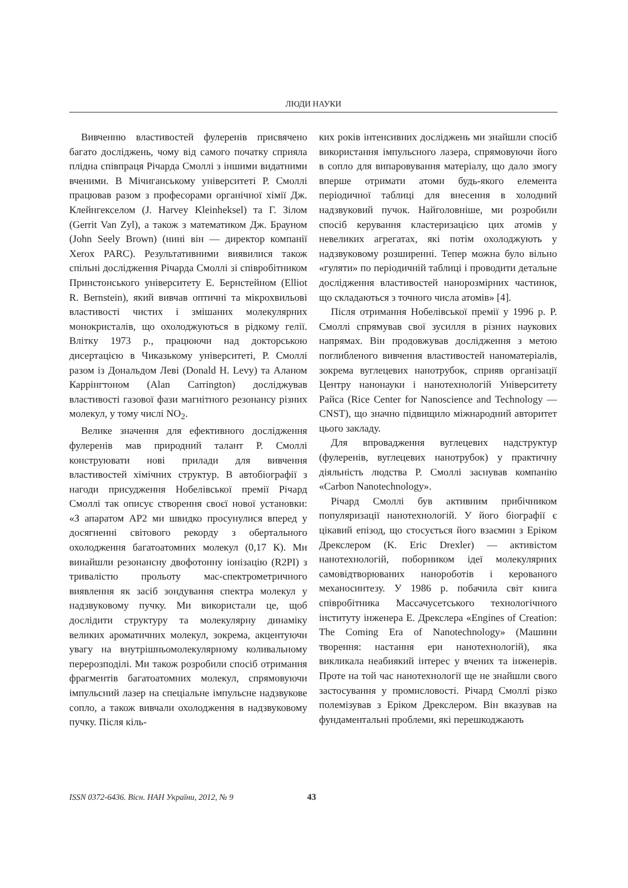ЛЮДИ НАУКИ
Вивченню властивостей фулеренів присвячено багато досліджень, чому від самого початку сприяла плідна співпраця Річарда Смоллі з іншими видатними вченими. В Мічиганському університеті Р. Смоллі працював разом з професорами органічної хімії Дж. Клейнгекселом (J. Harvey Kleinheksel) та Г. Зілом (Gerrit Van Zyl), а також з математиком Дж. Брауном (John Seely Brown) (нині він — директор компанії Xerox PARC). Результативними виявилися також спільні дослідження Річарда Смоллі зі співробітником Принстонського університету Е. Бернстейном (Elliot R. Bernstein), який вивчав оптичні та мікрохвильові властивості чистих і змішаних молекулярних монокристалів, що охолоджуються в рідкому гелії. Влітку 1973 р., працюючи над докторською дисертацією в Чиказькому університеті, Р. Смоллі разом із Дональдом Леві (Donald H. Levy) та Аланом Каррінгтоном (Alan Carrington) досліджував властивості газової фази магнітного резонансу різних молекул, у тому числі NO<sub>2</sub>.
Велике значення для ефективного дослідження фулеренів мав природний талант Р. Смоллі конструювати нові прилади для вивчення властивостей хімічних структур. В автобіографії з нагоди присудження Нобелівської премії Річард Смоллі так описує створення своєї нової установки: «З апаратом AP2 ми швидко просунулися вперед у досягненні світового рекорду з обертального охолодження багатоатомних молекул (0,17 К). Ми винайшли резонансну двофотонну іонізацію (R2PI) з тривалістю прольоту мас-спектрометричного виявлення як засіб зондування спектра молекул у надзвуковому пучку. Ми використали це, щоб дослідити структуру та молекулярну динаміку великих ароматичних молекул, зокрема, акцентуючи увагу на внутрішньомолекулярному коливальному перерозподілі. Ми також розробили спосіб отримання фрагментів багатоатомних молекул, спрямовуючи імпульсний лазер на спеціальне імпульсне надзвукове сопло, а також вивчали охолодження в надзвуковому пучку. Після кіль-
ких років інтенсивних досліджень ми знайшли спосіб використання імпульсного лазера, спрямовуючи його в сопло для випаровування матеріалу, що дало змогу вперше отримати атоми будь-якого елемента періодичної таблиці для внесення в холодний надзвуковий пучок. Найголовніше, ми розробили спосіб керування кластеризацією цих атомів у невеликих агрегатах, які потім охолоджують у надзвуковому розширенні. Тепер можна було вільно «гуляти» по періодичній таблиці і проводити детальне дослідження властивостей нанорозмірних частинок, що складаються з точного числа атомів» [4].
Після отримання Нобелівської премії у 1996 р. Р. Смоллі спрямував свої зусилля в різних наукових напрямах. Він продовжував дослідження з метою поглибленого вивчення властивостей наноматеріалів, зокрема вуглецевих нанотрубок, сприяв організації Центру нанонауки і нанотехнологій Університету Райса (Rice Center for Nanoscience and Technology — CNST), що значно підвищило міжнародний авторитет цього закладу.
Для впровадження вуглецевих надструктур (фулеренів, вуглецевих нанотрубок) у практичну діяльність людства Р. Смоллі заснував компанію «Carbon Nanotechnology».
Річард Смоллі був активним прибічником популяризації нанотехнологій. У його біографії є цікавий епізод, що стосується його взаємин з Еріком Дрекслером (K. Eric Drexler) — активістом нанотехнологій, поборником ідеї молекулярних самовідтворюваних нанороботів і керованого механосинтезу. У 1986 р. побачила світ книга співробітника Массачусетського технологічного інституту інженера Е. Дрекслера «Engines of Creation: The Coming Era of Nanotechnology» (Машини творення: настання ери нанотехнологій), яка викликала неабиякий інтерес у вчених та інженерів. Проте на той час нанотехнології ще не знайшли свого застосування у промисловості. Річард Смоллі різко полемізував з Еріком Дрекслером. Він вказував на фундаментальні проблеми, які перешкоджають
ISSN 0372-6436. Вісн. НАН України, 2012, № 9 43